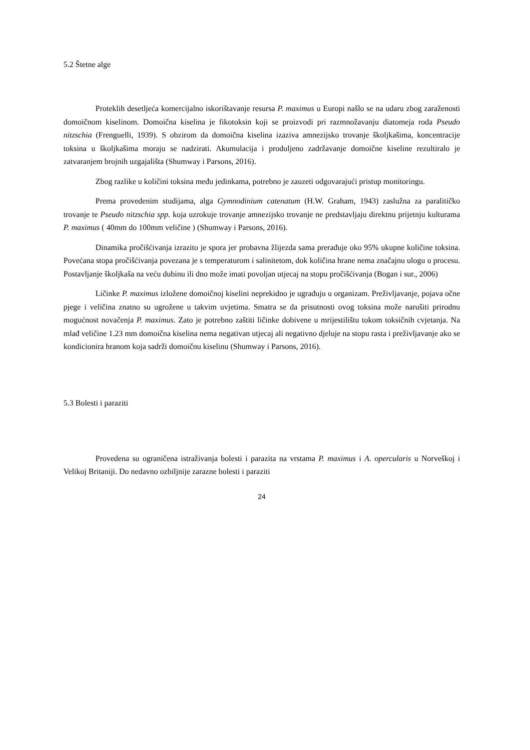5.2 Štetne alge
Proteklih desetljeća komercijalno iskorištavanje resursa P. maximus u Europi našlo se na udaru zbog zaraženosti domoičnom kiselinom. Domoična kiselina je fikotoksin koji se proizvodi pri razmnožavanju diatomeja roda Pseudo nitzschia (Frenguelli, 1939). S obzirom da domoična kiselina izaziva amnezijsko trovanje školjkašima, koncentracije toksina u školjkašima moraju se nadzirati. Akumulacija i produljeno zadržavanje domoične kiseline rezultiralo je zatvaranjem brojnih uzgajališta (Shumway i Parsons, 2016).
Zbog razlike u količini toksina među jedinkama, potrebno je zauzeti odgovarajući pristup monitoringu.
Prema provedenim studijama, alga Gymnodinium catenatum (H.W. Graham, 1943) zaslužna za paralitičko trovanje te Pseudo nitzschia spp. koja uzrokuje trovanje amnezijsko trovanje ne predstavljaju direktnu prijetnju kulturama P. maximus ( 40mm do 100mm veličine ) (Shumway i Parsons, 2016).
Dinamika pročišćivanja izrazito je spora jer probavna žlijezda sama prerađuje oko 95% ukupne količine toksina. Povećana stopa pročišćivanja povezana je s temperaturom i salinitetom, dok količina hrane nema značajnu ulogu u procesu. Postavljanje školjkaša na veću dubinu ili dno može imati povoljan utjecaj na stopu pročišćivanja (Bogan i sur., 2006)
Ličinke P. maximus izložene domoičnoj kiselini neprekidno je ugrađuju u organizam. Preživljavanje, pojava očne pjege i veličina znatno su ugrožene u takvim uvjetima. Smatra se da prisutnosti ovog toksina može narušiti prirodnu mogućnost novačenja P. maximus. Zato je potrebno zaštiti ličinke dobivene u mrijestilištu tokom toksičnih cvjetanja. Na mlađ veličine 1.23 mm domoična kiselina nema negativan utjecaj ali negativno djeluje na stopu rasta i preživljavanje ako se kondicionira hranom koja sadrži domoičnu kiselinu (Shumway i Parsons, 2016).
5.3 Bolesti i paraziti
Provedena su ograničena istraživanja bolesti i parazita na vrstama P. maximus i A. opercularis u Norveškoj i Velikoj Britaniji. Do nedavno ozbiljnije zarazne bolesti i paraziti
24